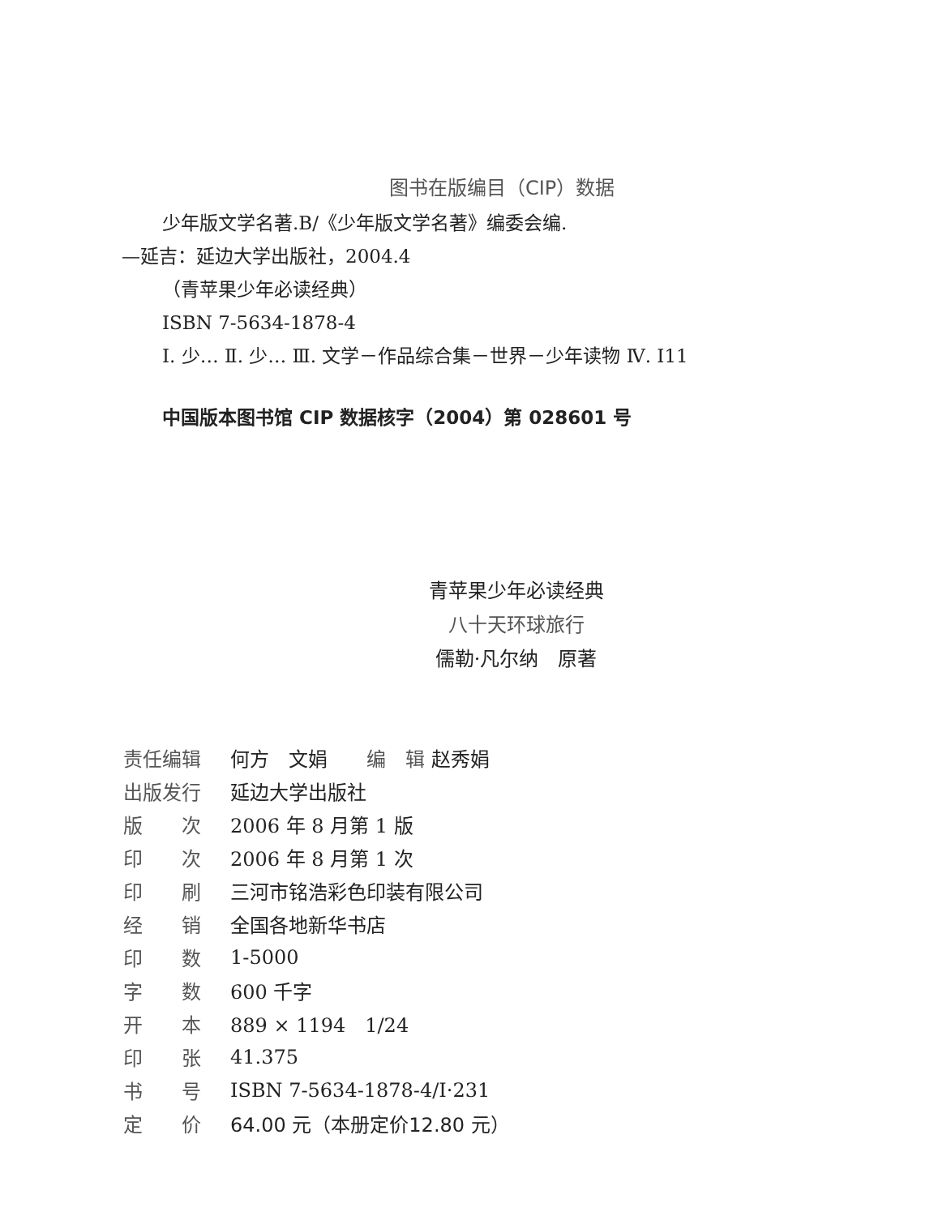图书在版编目（CIP）数据
少年版文学名著.B/《少年版文学名著》编委会编.
—延吉：延边大学出版社，2004.4
（青苹果少年必读经典）
ISBN 7-5634-1878-4
Ⅰ. 少… Ⅱ. 少… Ⅲ. 文学－作品综合集－世界－少年读物 Ⅳ. I11
中国版本图书馆 CIP 数据核字（2004）第 028601 号
青苹果少年必读经典
八十天环球旅行
儒勒·凡尔纳　原著
| 责任编辑 | 何方 文娟 编 辑 赵秀娟 |
| 出版发行 | 延边大学出版社 |
| 版 次 | 2006 年 8 月第 1 版 |
| 印 次 | 2006 年 8 月第 1 次 |
| 印 刷 | 三河市铭浩彩色印装有限公司 |
| 经 销 | 全国各地新华书店 |
| 印 数 | 1-5000 |
| 字 数 | 600 千字 |
| 开 本 | 889 × 1194 1/24 |
| 印 张 | 41.375 |
| 书 号 | ISBN 7-5634-1878-4/I·231 |
| 定 价 | 64.00 元（本册定价12.80 元） |